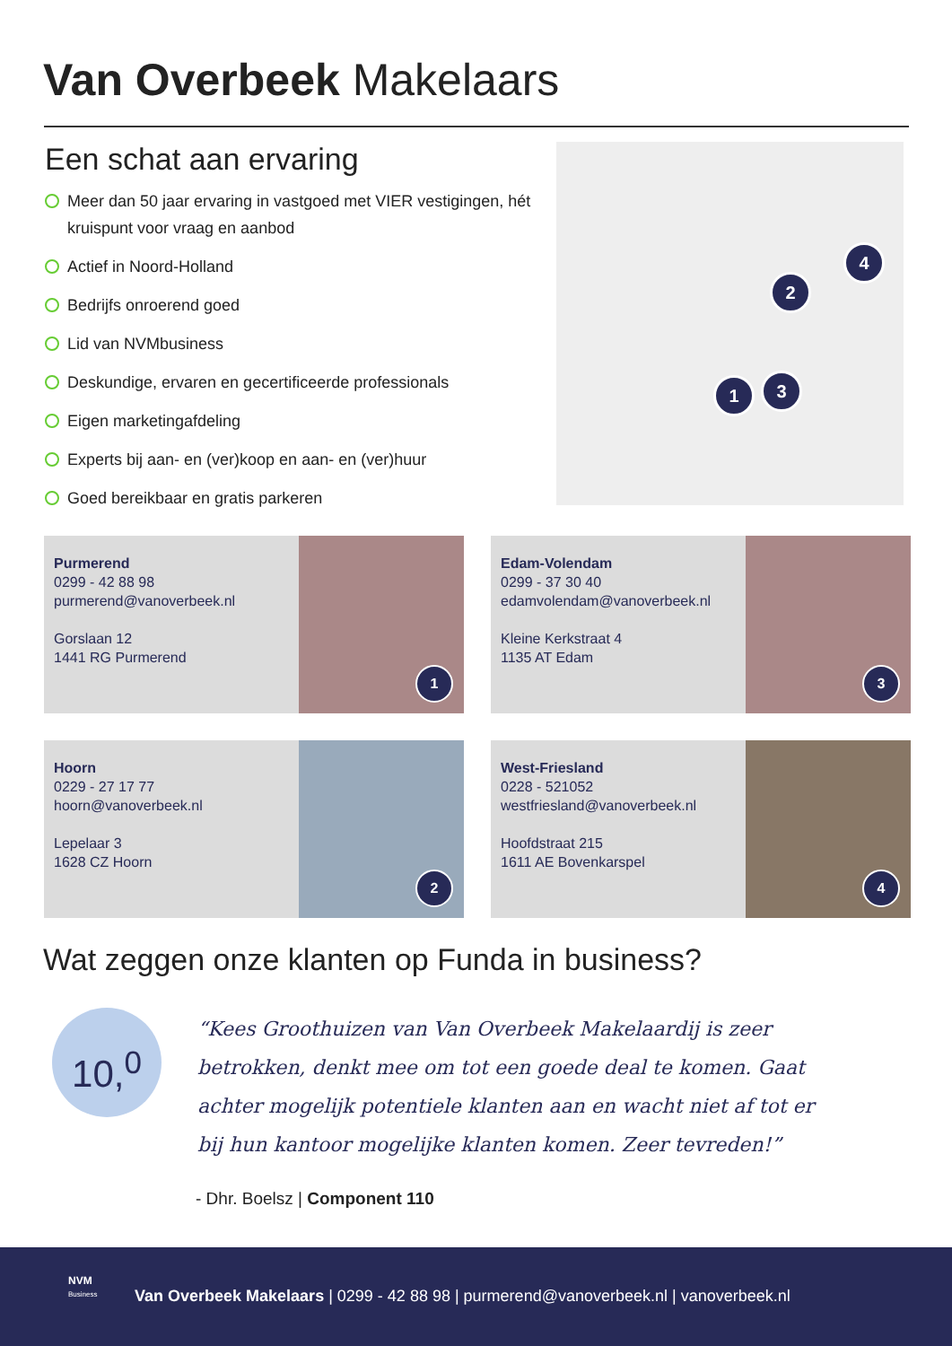Van Overbeek Makelaars
Een schat aan ervaring
Meer dan 50 jaar ervaring in vastgoed met VIER vestigingen, hét kruispunt voor vraag en aanbod
Actief in Noord-Holland
Bedrijfs onroerend goed
Lid van NVMbusiness
Deskundige, ervaren en gecertificeerde professionals
Eigen marketingafdeling
Experts bij aan- en (ver)koop en aan- en (ver)huur
Goed bereikbaar en gratis parkeren
1
2
3
4
Purmerend
0299 - 42 88 98
purmerend@vanoverbeek.nl
Gorslaan 12
1441 RG Purmerend
1
Edam-Volendam
0299 - 37 30 40
edamvolendam@vanoverbeek.nl
Kleine Kerkstraat 4
1135 AT Edam
3
Hoorn
0229 - 27 17 77
hoorn@vanoverbeek.nl
Lepelaar 3
1628 CZ Hoorn
2
West-Friesland
0228 - 521052
westfriesland@vanoverbeek.nl
Hoofdstraat 215
1611 AE Bovenkarspel
4
Wat zeggen onze klanten op Funda in business?
10,<sup>0</sup>
“Kees Groothuizen van Van Overbeek Makelaardij is zeer betrokken, denkt mee om tot een goede deal te komen. Gaat achter mogelijk potentiele klanten aan en wacht niet af tot er bij hun kantoor mogelijke klanten komen. Zeer tevreden!”
- Dhr. Boelsz | Component 110
NVM
Business
Van Overbeek Makelaars | 0299 - 42 88 98 | purmerend@vanoverbeek.nl | vanoverbeek.nl